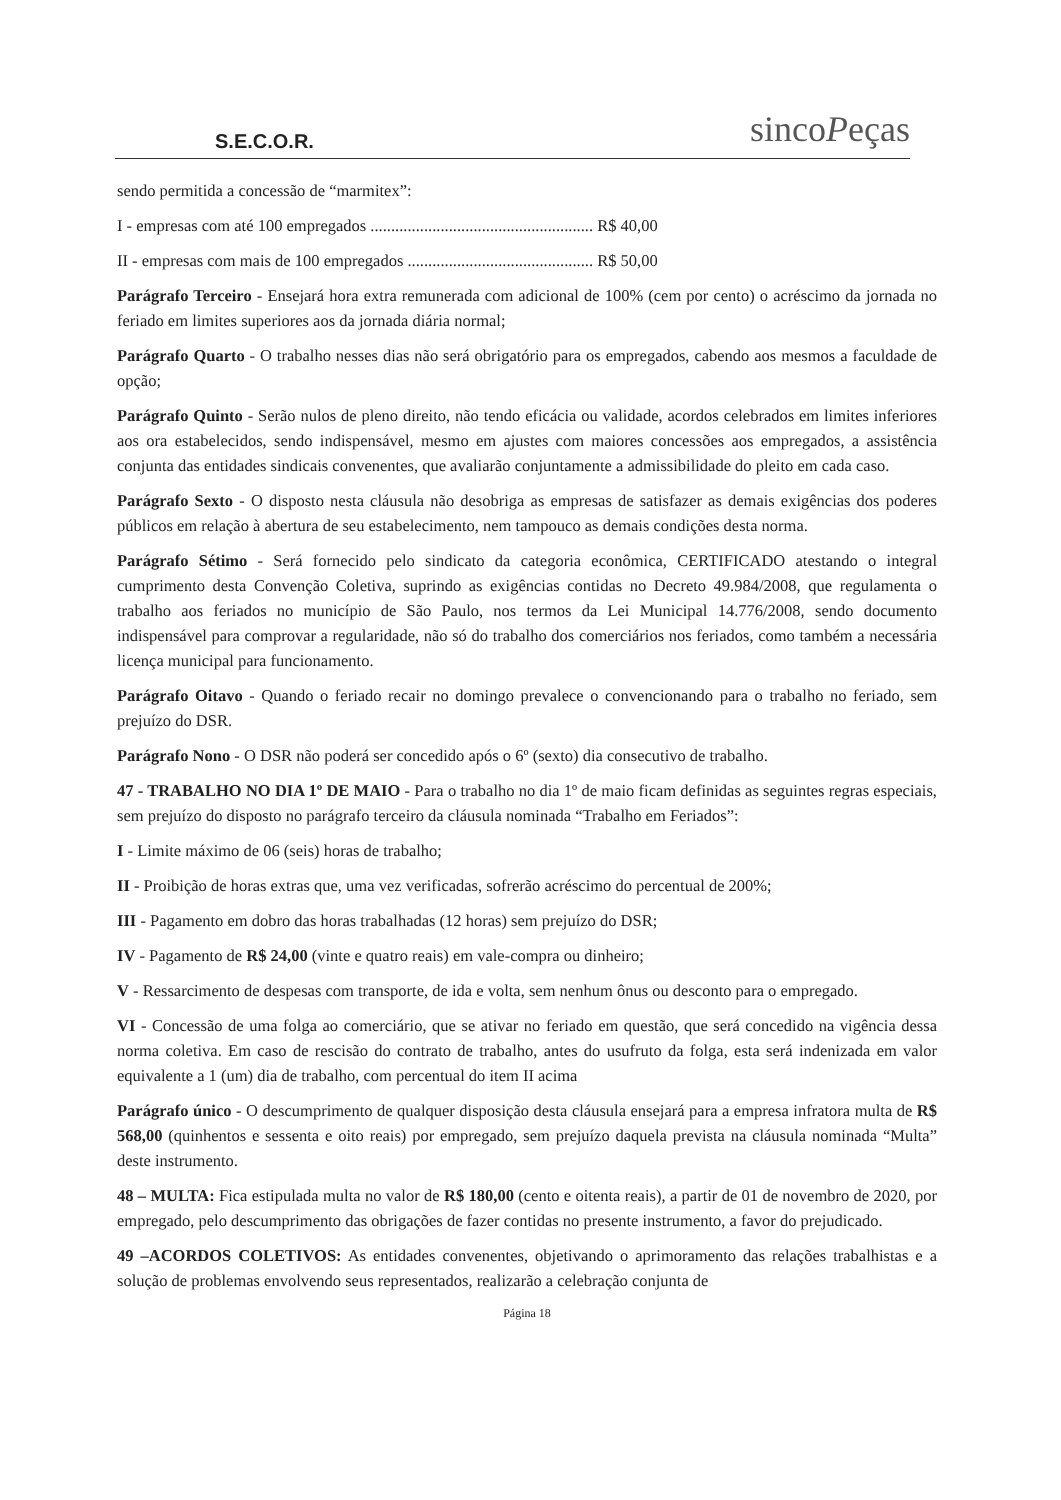S.E.C.O.R.
sincoPeças
sendo permitida a concessão de “marmitex”:
I - empresas com até 100 empregados ...................................................... R$ 40,00
II - empresas com mais de 100 empregados ............................................. R$ 50,00
Parágrafo Terceiro - Ensejará hora extra remunerada com adicional de 100% (cem por cento) o acréscimo da jornada no feriado em limites superiores aos da jornada diária normal;
Parágrafo Quarto - O trabalho nesses dias não será obrigatório para os empregados, cabendo aos mesmos a faculdade de opção;
Parágrafo Quinto - Serão nulos de pleno direito, não tendo eficácia ou validade, acordos celebrados em limites inferiores aos ora estabelecidos, sendo indispensável, mesmo em ajustes com maiores concessões aos empregados, a assistência conjunta das entidades sindicais convenentes, que avaliarão conjuntamente a admissibilidade do pleito em cada caso.
Parágrafo Sexto - O disposto nesta cláusula não desobriga as empresas de satisfazer as demais exigências dos poderes públicos em relação à abertura de seu estabelecimento, nem tampouco as demais condições desta norma.
Parágrafo Sétimo - Será fornecido pelo sindicato da categoria econômica, CERTIFICADO atestando o integral cumprimento desta Convenção Coletiva, suprindo as exigências contidas no Decreto 49.984/2008, que regulamenta o trabalho aos feriados no município de São Paulo, nos termos da Lei Municipal 14.776/2008, sendo documento indispensável para comprovar a regularidade, não só do trabalho dos comerciários nos feriados, como também a necessária licença municipal para funcionamento.
Parágrafo Oitavo - Quando o feriado recair no domingo prevalece o convencionando para o trabalho no feriado, sem prejuízo do DSR.
Parágrafo Nono - O DSR não poderá ser concedido após o 6º (sexto) dia consecutivo de trabalho.
47 - TRABALHO NO DIA 1º DE MAIO - Para o trabalho no dia 1º de maio ficam definidas as seguintes regras especiais, sem prejuízo do disposto no parágrafo terceiro da cláusula nominada “Trabalho em Feriados”:
I - Limite máximo de 06 (seis) horas de trabalho;
II - Proibição de horas extras que, uma vez verificadas, sofrerão acréscimo do percentual de 200%;
III - Pagamento em dobro das horas trabalhadas (12 horas) sem prejuízo do DSR;
IV - Pagamento de R$ 24,00 (vinte e quatro reais) em vale-compra ou dinheiro;
V - Ressarcimento de despesas com transporte, de ida e volta, sem nenhum ônus ou desconto para o empregado.
VI - Concessão de uma folga ao comerciário, que se ativar no feriado em questão, que será concedido na vigência dessa norma coletiva. Em caso de rescisão do contrato de trabalho, antes do usufruto da folga, esta será indenizada em valor equivalente a 1 (um) dia de trabalho, com percentual do item II acima
Parágrafo único - O descumprimento de qualquer disposição desta cláusula ensejará para a empresa infratora multa de R$ 568,00 (quinhentos e sessenta e oito reais) por empregado, sem prejuízo daquela prevista na cláusula nominada “Multa” deste instrumento.
48 – MULTA: Fica estipulada multa no valor de R$ 180,00 (cento e oitenta reais), a partir de 01 de novembro de 2020, por empregado, pelo descumprimento das obrigações de fazer contidas no presente instrumento, a favor do prejudicado.
49 –ACORDOS COLETIVOS: As entidades convenentes, objetivando o aprimoramento das relações trabalhistas e a solução de problemas envolvendo seus representados, realizarão a celebração conjunta de
Página 18